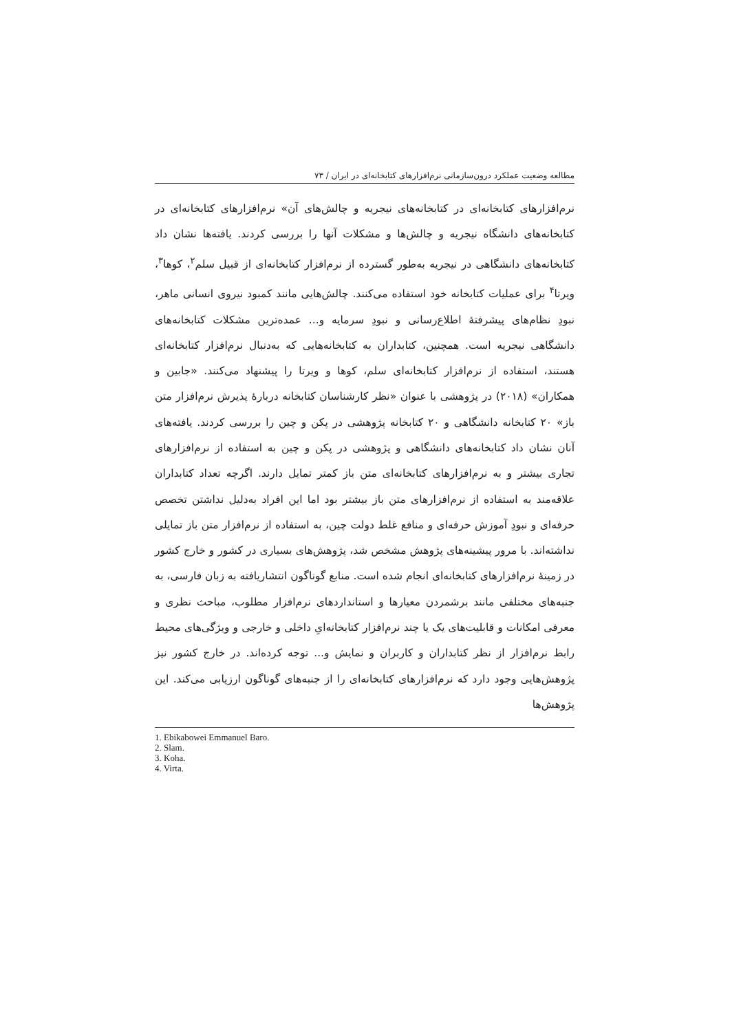مطالعه وضعیت عملکرد درون‌سازمانی نرم‌افزارهای کتابخانه‌ای در ایران / ۷۳
نرم‌افزارهای کتابخانه‌ای در کتابخانه‌های نیجریه و چالش‌های آن» نرم‌افزارهای کتابخانه‌ای در کتابخانه‌های دانشگاه نیجریه و چالش‌ها و مشکلات آنها را بررسی کردند. یافته‌ها نشان داد کتابخانه‌های دانشگاهی در نیجریه به‌طور گسترده از نرم‌افزار کتابخانه‌ای از قبیل سلم<sup>۲</sup>، کوها<sup>۳</sup>، ویرتا<sup>۴</sup> برای عملیات کتابخانه خود استفاده می‌کنند. چالش‌هایی مانند کمبود نیروی انسانی ماهر، نبودِ نظام‌های پیشرفتهٔ اطلاع‌رسانی و نبودِ سرمایه و... عمده‌ترین مشکلات کتابخانه‌های دانشگاهی نیجریه است. همچنین، کتابداران به کتابخانه‌هایی که به‌دنبال نرم‌افزار کتابخانه‌ای هستند، استفاده از نرم‌افزار کتابخانه‌ای سلم، کوها و ویرتا را پیشنهاد می‌کنند. «جابین و همکاران» (۲۰۱۸) در پژوهشی با عنوان «نظر کارشناسان کتابخانه دربارهٔ پذیرش نرم‌افزار متن باز» ۲۰ کتابخانه دانشگاهی و ۲۰ کتابخانه پژوهشی در پکن و چین را بررسی کردند. یافته‌های آنان نشان داد کتابخانه‌های دانشگاهی و پژوهشی در پکن و چین به استفاده از نرم‌افزارهای تجاری بیشتر و به نرم‌افزارهای کتابخانه‌ای متن باز کمتر تمایل دارند. اگرچه تعداد کتابداران علاقه‌مند به استفاده از نرم‌افزارهای متن باز بیشتر بود اما این افراد به‌دلیل نداشتن تخصص حرفه‌ای و نبودِ آموزش حرفه‌ای و منافع غلط دولت چین، به استفاده از نرم‌افزار متن باز تمایلی نداشته‌اند. با مرور پیشینه‌های پژوهش مشخص شد، پژوهش‌های بسیاری در کشور و خارج کشور در زمینهٔ نرم‌افزارهای کتابخانه‌ای انجام شده است. منابع گوناگون انتشاریافته به زبان فارسی، به جنبه‌های مختلفی مانند برشمردن معیارها و استانداردهای نرم‌افزار مطلوب، مباحث نظری و معرفی امکانات و قابلیت‌های یک یا چند نرم‌افزار کتابخانه‌ایِ داخلی و خارجی و ویژگی‌های محیط رابط نرم‌افزار از نظر کتابداران و کاربران و نمایش و... توجه کرده‌اند. در خارج کشور نیز پژوهش‌هایی وجود دارد که نرم‌افزارهای کتابخانه‌ای را از جنبه‌های گوناگون ارزیابی می‌کند. این پژوهش‌ها
1. Ebikabowei Emmanuel Baro.
2. Slam.
3. Koha.
4. Virta.